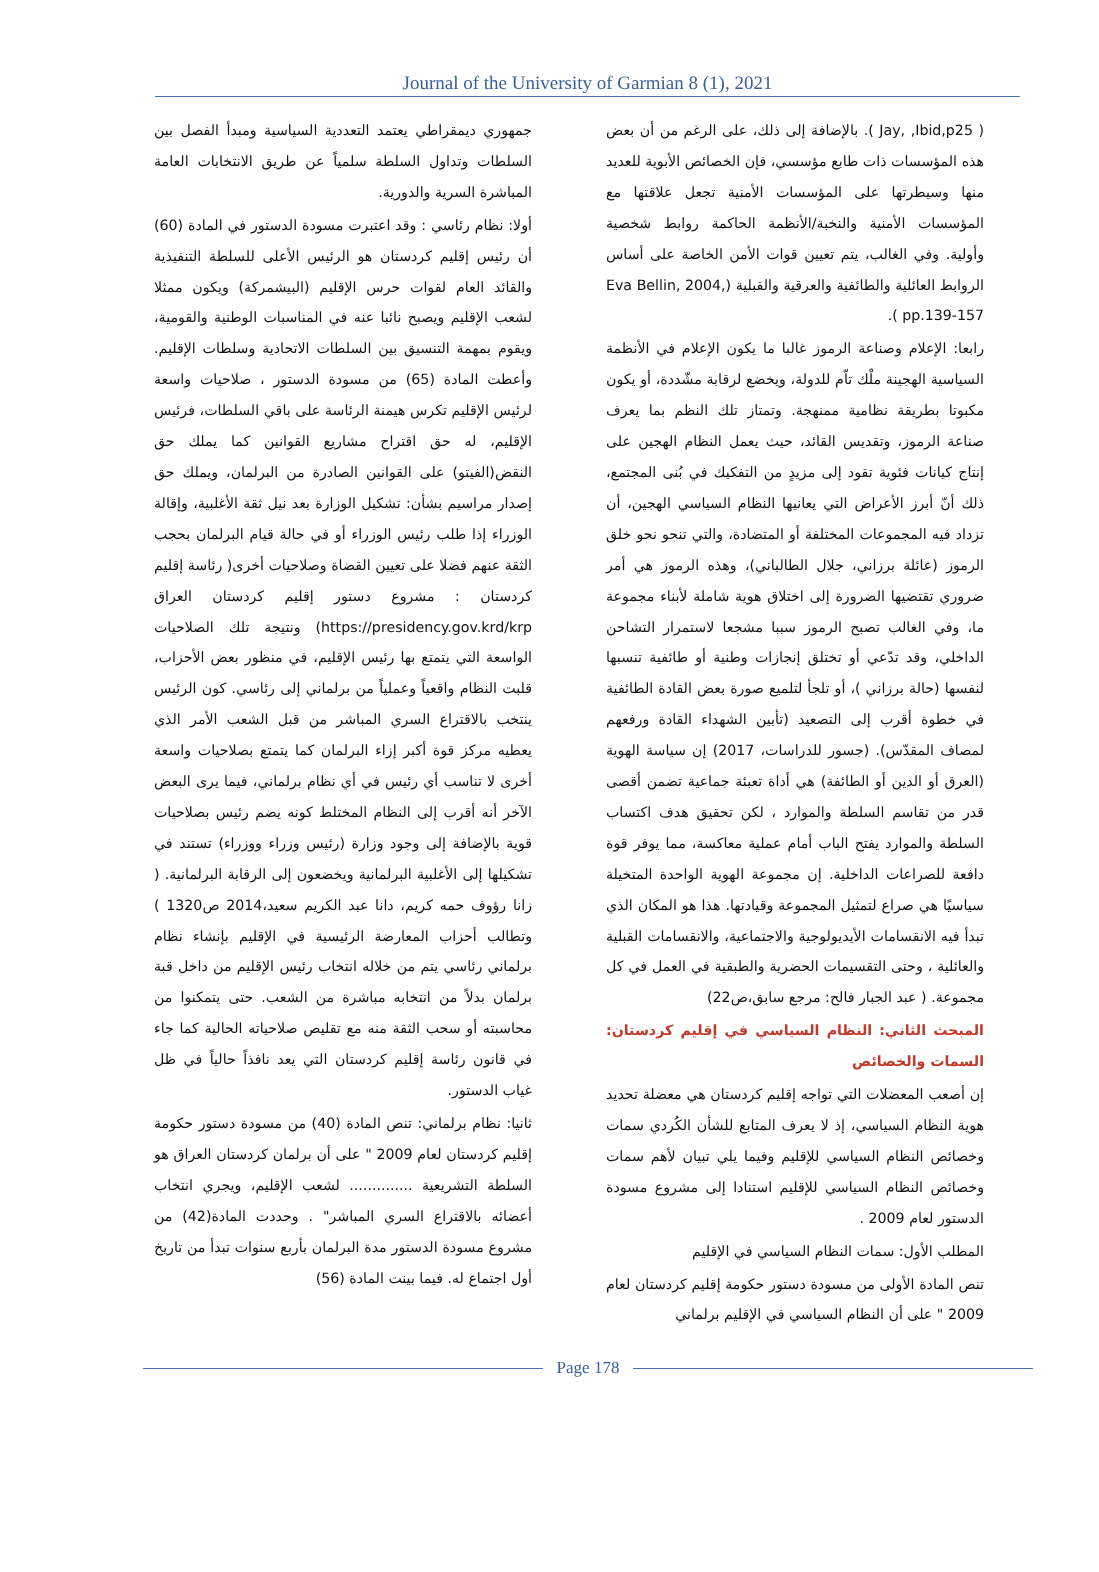Journal of the University of Garmian 8 (1), 2021
( Jay, ,Ibid,p25 ). بالإضافة إلى ذلك، على الرغم من أن بعض هذه المؤسسات ذات طابع مؤسسي، فإن الخصائص الأبوية للعديد منها وسيطرتها على المؤسسات الأمنية تجعل علاقتها مع المؤسسات الأمنية والنخبة/الأنظمة الحاكمة روابط شخصية وأولية. وفي الغالب، يتم تعيين قوات الأمن الخاصة على أساس الروابط العائلية والطائفية والعرقية والقبلية (Eva Bellin, 2004, pp.139-157 ).
رابعا: الإعلام وصناعة الرموز غالبا ما يكون الإعلام في الأنظمة السياسية الهجينة ملْك تاّم للدولة، ويخضع لرقابة مشّددة، أو يكون مكبوتا بطريقة نظامية ممنهجة. وتمتاز تلك النظم بما يعرف صناعة الرموز، وتقديس القائد، حيث يعمل النظام الهجين على إنتاج كيانات فئوية تقود إلى مزيدٍ من التفكيك في بُنى المجتمع، ذلك أنّ أبرز الأعراض التي يعانيها النظام السياسي الهجين، أن تزداد فيه المجموعات المختلفة أو المتضادة، والتي تنحو نحو خلق الرموز (عائلة برزاني، جلال الطالباني)، وهذه الرموز هي أمر ضروري تقتضيها الضرورة إلى اختلاق هوية شاملة لأبناء مجموعة ما، وفي الغالب تصبح الرموز سببا مشجعا لاستمرار التشاحن الداخلي، وقد تدّعي أو تختلق إنجازات وطنية أو طائفية تنسبها لنفسها (حالة برزاني )، أو تلجأ لتلميع صورة بعض القادة الطائفية في خطوة أقرب إلى التصعيد (تأبين الشهداء القادة ورفعهم لمصاف المقدّس). (جسور للدراسات، 2017) إن سياسة الهوية (العرق أو الدين أو الطائفة) هي أداة تعبئة جماعية تضمن أقصى قدر من تقاسم السلطة والموارد ، لكن تحقيق هدف اكتساب السلطة والموارد يفتح الباب أمام عملية معاكسة، مما يوفر قوة دافعة للصراعات الداخلية. إن مجموعة الهوية الواحدة المتخيلة سياسيًا هي صراع لتمثيل المجموعة وقيادتها. هذا هو المكان الذي تبدأ فيه الانقسامات الأيديولوجية والاجتماعية، والانقسامات القبلية والعائلية ، وحتى التقسيمات الحضرية والطبقية في العمل في كل مجموعة. ( عبد الجبار فالح: مرجع سابق،ص22)
المبحث الثاني: النظام السياسي في إقليم كردستان: السمات والخصائص
إن أصعب المعضلات التي تواجه إقليم كردستان هي معضلة تحديد هوية النظام السياسي، إذ لا يعرف المتابع للشأن الكُردي سمات وخصائص النظام السياسي للإقليم وفيما يلي تبيان لأهم سمات وخصائص النظام السياسي للإقليم استنادا إلى مشروع مسودة الدستور لعام 2009 .
المطلب الأول: سمات النظام السياسي في الإقليم
تنص المادة الأولى من مسودة دستور حكومة إقليم كردستان لعام 2009 " على أن النظام السياسي في الإقليم برلماني
جمهوري ديمقراطي يعتمد التعددية السياسية ومبدأ الفصل بين السلطات وتداول السلطة سلمياً عن طريق الانتخابات العامة المباشرة السرية والدورية.
أولا: نظام رئاسي : وقد اعتبرت مسودة الدستور في المادة (60) أن رئيس إقليم كردستان هو الرئيس الأعلى للسلطة التنفيذية والقائد العام لقوات حرس الإقليم (البيشمركة) ويكون ممثلا لشعب الإقليم ويصبح نائبا عنه في المناسبات الوطنية والقومية، ويقوم بمهمة التنسيق بين السلطات الاتحادية وسلطات الإقليم. وأعطت المادة (65) من مسودة الدستور ، صلاحيات واسعة لرئيس الإقليم تكرس هيمنة الرئاسة على باقي السلطات، فرئيس الإقليم، له حق اقتراح مشاريع القوانين كما يملك حق النقض(الفيتو) على القوانين الصادرة من البرلمان، ويملك حق إصدار مراسيم بشأن: تشكيل الوزارة بعد نيل ثقة الأغلبية، وإقالة الوزراء إذا طلب رئيس الوزراء أو في حالة قيام البرلمان بحجب الثقة عنهم فضلا على تعيين القضاة وصلاحيات أخرى( رئاسة إقليم كردستان : مشروع دستور إقليم كردستان العراق https://presidency.gov.krd/krp) ونتيجة تلك الصلاحيات الواسعة التي يتمتع بها رئيس الإقليم، في منظور بعض الأحزاب، قلبت النظام واقعياً وعملياً من برلماني إلى رئاسي. كون الرئيس ينتخب بالاقتراع السري المباشر من قبل الشعب الأمر الذي يعطيه مركز قوة أكبر إزاء البرلمان كما يتمتع بصلاحيات واسعة أخرى لا تناسب أي رئيس في أي نظام برلماني، فيما يرى البعض الآخر أنه أقرب إلى النظام المختلط كونه يضم رئيس بصلاحيات قوية بالإضافة إلى وجود وزارة (رئيس وزراء ووزراء) تستند في تشكيلها إلى الأغلبية البرلمانية ويخضعون إلى الرقابة البرلمانية. ( زانا رؤوف حمه كريم، دانا عبد الكريم سعيد،2014 ص1320 ) وتطالب أحزاب المعارضة الرئيسية في الإقليم بإنشاء نظام برلماني رئاسي يتم من خلاله انتخاب رئيس الإقليم من داخل قبة برلمان بدلاً من انتخابه مباشرة من الشعب. حتى يتمكنوا من محاسبته أو سحب الثقة منه مع تقليص صلاحياته الحالية كما جاء في قانون رئاسة إقليم كردستان التي يعد نافذاً حالياً في ظل غياب الدستور.
ثانيا: نظام برلماني: تنص المادة (40) من مسودة دستور حكومة إقليم كردستان لعام 2009 " على أن برلمان كردستان العراق هو السلطة التشريعية .............. لشعب الإقليم، ويجري انتخاب أعضائه بالاقتراع السري المباشر" . وحددت المادة(42) من مشروع مسودة الدستور مدة البرلمان بأربع سنوات تبدأ من تاريخ أول اجتماع له. فيما بينت المادة (56)
Page 178